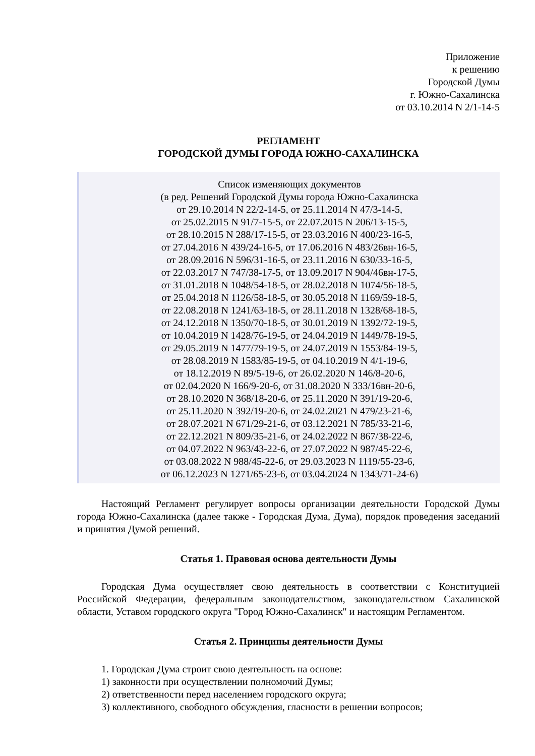Приложение
к решению
Городской Думы
г. Южно-Сахалинска
от 03.10.2014 N 2/1-14-5
РЕГЛАМЕНТ
ГОРОДСКОЙ ДУМЫ ГОРОДА ЮЖНО-САХАЛИНСКА
Список изменяющих документов
(в ред. Решений Городской Думы города Южно-Сахалинска
от 29.10.2014 N 22/2-14-5, от 25.11.2014 N 47/3-14-5,
от 25.02.2015 N 91/7-15-5, от 22.07.2015 N 206/13-15-5,
от 28.10.2015 N 288/17-15-5, от 23.03.2016 N 400/23-16-5,
от 27.04.2016 N 439/24-16-5, от 17.06.2016 N 483/26вн-16-5,
от 28.09.2016 N 596/31-16-5, от 23.11.2016 N 630/33-16-5,
от 22.03.2017 N 747/38-17-5, от 13.09.2017 N 904/46вн-17-5,
от 31.01.2018 N 1048/54-18-5, от 28.02.2018 N 1074/56-18-5,
от 25.04.2018 N 1126/58-18-5, от 30.05.2018 N 1169/59-18-5,
от 22.08.2018 N 1241/63-18-5, от 28.11.2018 N 1328/68-18-5,
от 24.12.2018 N 1350/70-18-5, от 30.01.2019 N 1392/72-19-5,
от 10.04.2019 N 1428/76-19-5, от 24.04.2019 N 1449/78-19-5,
от 29.05.2019 N 1477/79-19-5, от 24.07.2019 N 1553/84-19-5,
от 28.08.2019 N 1583/85-19-5, от 04.10.2019 N 4/1-19-6,
от 18.12.2019 N 89/5-19-6, от 26.02.2020 N 146/8-20-6,
от 02.04.2020 N 166/9-20-6, от 31.08.2020 N 333/16вн-20-6,
от 28.10.2020 N 368/18-20-6, от 25.11.2020 N 391/19-20-6,
от 25.11.2020 N 392/19-20-6, от 24.02.2021 N 479/23-21-6,
от 28.07.2021 N 671/29-21-6, от 03.12.2021 N 785/33-21-6,
от 22.12.2021 N 809/35-21-6, от 24.02.2022 N 867/38-22-6,
от 04.07.2022 N 963/43-22-6, от 27.07.2022 N 987/45-22-6,
от 03.08.2022 N 988/45-22-6, от 29.03.2023 N 1119/55-23-6,
от 06.12.2023 N 1271/65-23-6, от 03.04.2024 N 1343/71-24-6)
Настоящий Регламент регулирует вопросы организации деятельности Городской Думы города Южно-Сахалинска (далее также - Городская Дума, Дума), порядок проведения заседаний и принятия Думой решений.
Статья 1. Правовая основа деятельности Думы
Городская Дума осуществляет свою деятельность в соответствии с Конституцией Российской Федерации, федеральным законодательством, законодательством Сахалинской области, Уставом городского округа "Город Южно-Сахалинск" и настоящим Регламентом.
Статья 2. Принципы деятельности Думы
1. Городская Дума строит свою деятельность на основе:
1) законности при осуществлении полномочий Думы;
2) ответственности перед населением городского округа;
3) коллективного, свободного обсуждения, гласности в решении вопросов;